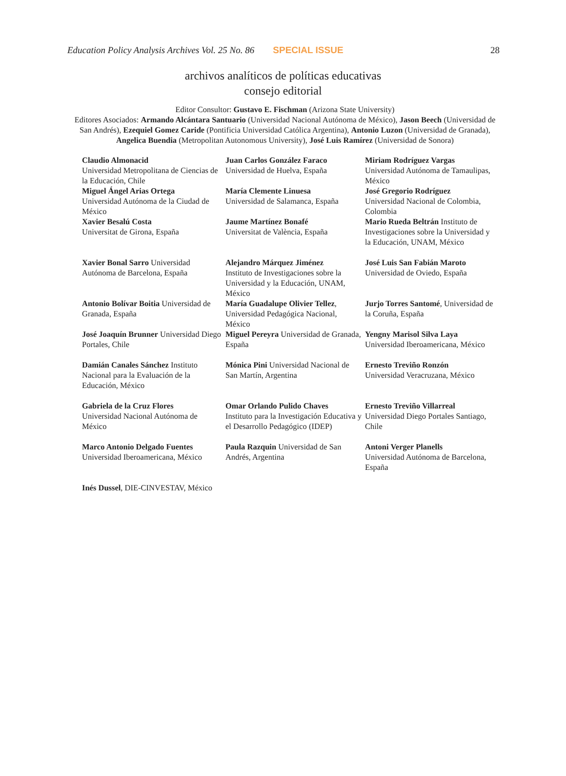Education Policy Analysis Archives Vol. 25 No. 86 SPECIAL ISSUE 28
archivos analíticos de políticas educativas
consejo editorial
Editor Consultor: Gustavo E. Fischman (Arizona State University)
Editores Asociados: Armando Alcántara Santuario (Universidad Nacional Autónoma de México), Jason Beech (Universidad de San Andrés), Ezequiel Gomez Caride (Pontificia Universidad Católica Argentina), Antonio Luzon (Universidad de Granada), Angelica Buendia (Metropolitan Autonomous University), José Luis Ramírez (Universidad de Sonora)
| Claudio Almonacid Universidad Metropolitana de Ciencias de la Educación, Chile Miguel Ángel Arias Ortega Universidad Autónoma de la Ciudad de México Xavier Besalú Costa Universitat de Girona, España | Juan Carlos González Faraco Universidad de Huelva, España María Clemente Linuesa Universidad de Salamanca, España Jaume Martínez Bonafé Universitat de València, España | Miriam Rodríguez Vargas Universidad Autónoma de Tamaulipas, México José Gregorio Rodríguez Universidad Nacional de Colombia, Colombia Mario Rueda Beltrán Instituto de Investigaciones sobre la Universidad y la Educación, UNAM, México |
| Xavier Bonal Sarro Universidad Autónoma de Barcelona, España | Alejandro Márquez Jiménez Instituto de Investigaciones sobre la Universidad y la Educación, UNAM, México | José Luis San Fabián Maroto Universidad de Oviedo, España |
| Antonio Bolívar Boitia Universidad de Granada, España | María Guadalupe Olivier Tellez , Universidad Pedagógica Nacional, México | Jurjo Torres Santomé , Universidad de la Coruña, España |
| José Joaquín Brunner Universidad Diego Portales, Chile | Miguel Pereyra Universidad de Granada, España | Yengny Marisol Silva Laya Universidad Iberoamericana, México |
| Damián Canales Sánchez Instituto Nacional para la Evaluación de la Educación, México | Mónica Pini Universidad Nacional de San Martín, Argentina | Ernesto Treviño Ronzón Universidad Veracruzana, México |
| Gabriela de la Cruz Flores Universidad Nacional Autónoma de México | Omar Orlando Pulido Chaves Instituto para la Investigación Educativa y el Desarrollo Pedagógico (IDEP) | Ernesto Treviño Villarreal Universidad Diego Portales Santiago, Chile |
| Marco Antonio Delgado Fuentes Universidad Iberoamericana, México | Paula Razquin Universidad de San Andrés, Argentina | Antoni Verger Planells Universidad Autónoma de Barcelona, España |
| Inés Dussel , DIE-CINVESTAV, México | | |